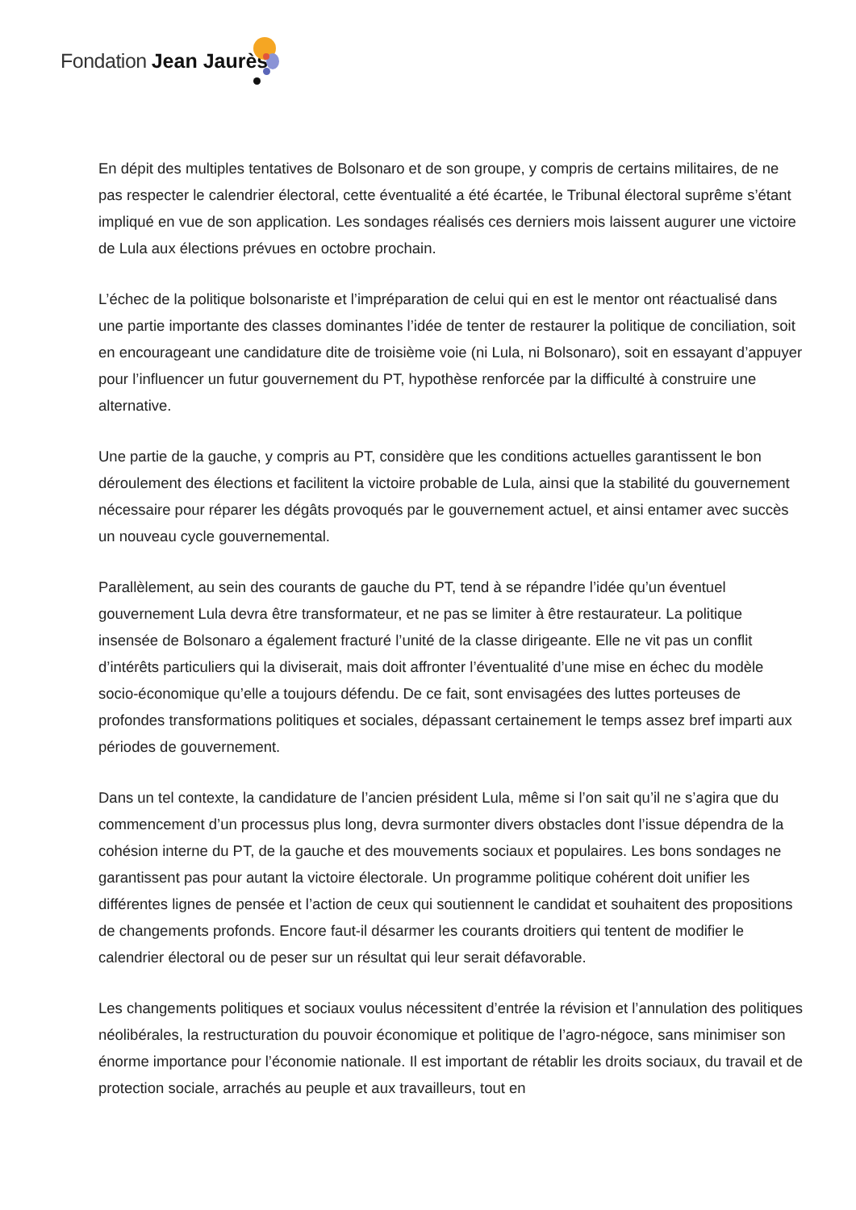Fondation Jean Jaurès
En dépit des multiples tentatives de Bolsonaro et de son groupe, y compris de certains militaires, de ne pas respecter le calendrier électoral, cette éventualité a été écartée, le Tribunal électoral suprême s’étant impliqué en vue de son application. Les sondages réalisés ces derniers mois laissent augurer une victoire de Lula aux élections prévues en octobre prochain.
L’échec de la politique bolsonariste et l’impréparation de celui qui en est le mentor ont réactualisé dans une partie importante des classes dominantes l’idée de tenter de restaurer la politique de conciliation, soit en encourageant une candidature dite de troisième voie (ni Lula, ni Bolsonaro), soit en essayant d’appuyer pour l’influencer un futur gouvernement du PT, hypothèse renforcée par la difficulté à construire une alternative.
Une partie de la gauche, y compris au PT, considère que les conditions actuelles garantissent le bon déroulement des élections et facilitent la victoire probable de Lula, ainsi que la stabilité du gouvernement nécessaire pour réparer les dégâts provoqués par le gouvernement actuel, et ainsi entamer avec succès un nouveau cycle gouvernemental.
Parallèlement, au sein des courants de gauche du PT, tend à se répandre l’idée qu’un éventuel gouvernement Lula devra être transformateur, et ne pas se limiter à être restaurateur. La politique insensée de Bolsonaro a également fracturé l’unité de la classe dirigeante. Elle ne vit pas un conflit d’intérêts particuliers qui la diviserait, mais doit affronter l’éventualité d’une mise en échec du modèle socio-économique qu’elle a toujours défendu. De ce fait, sont envisagées des luttes porteuses de profondes transformations politiques et sociales, dépassant certainement le temps assez bref imparti aux périodes de gouvernement.
Dans un tel contexte, la candidature de l’ancien président Lula, même si l’on sait qu’il ne s’agira que du commencement d’un processus plus long, devra surmonter divers obstacles dont l’issue dépendra de la cohésion interne du PT, de la gauche et des mouvements sociaux et populaires. Les bons sondages ne garantissent pas pour autant la victoire électorale. Un programme politique cohérent doit unifier les différentes lignes de pensée et l’action de ceux qui soutiennent le candidat et souhaitent des propositions de changements profonds. Encore faut-il désarmer les courants droitiers qui tentent de modifier le calendrier électoral ou de peser sur un résultat qui leur serait défavorable.
Les changements politiques et sociaux voulus nécessitent d’entrée la révision et l’annulation des politiques néolibérales, la restructuration du pouvoir économique et politique de l’agro-négoce, sans minimiser son énorme importance pour l’économie nationale. Il est important de rétablir les droits sociaux, du travail et de protection sociale, arrachés au peuple et aux travailleurs, tout en